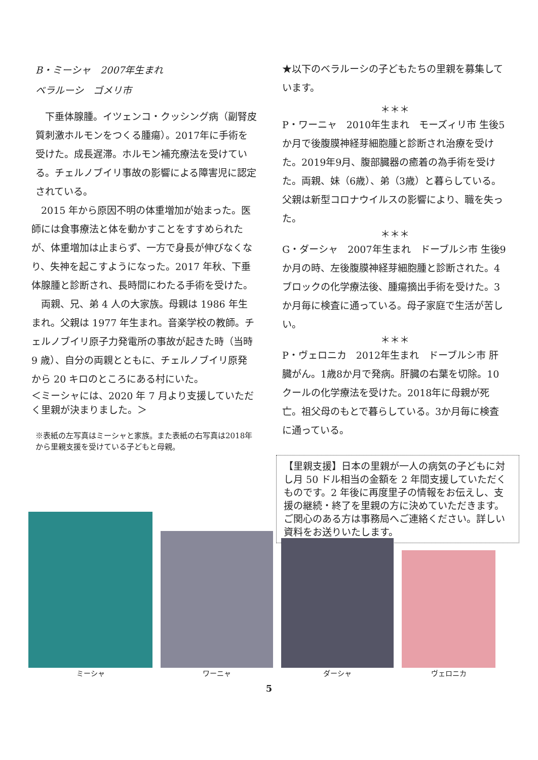B・ミーシャ　2007年生まれ
ベラルーシ　ゴメリ市
　下垂体腺腫。イツェンコ・クッシング病（副腎皮質刺激ホルモンをつくる腫瘍）。2017年に手術を受けた。成長遅滞。ホルモン補充療法を受けている。チェルノブイリ事故の影響による障害児に認定されている。
　2015 年から原因不明の体重増加が始まった。医師には食事療法と体を動かすことをすすめられたが、体重増加は止まらず、一方で身長が伸びなくなり、失神を起こすようになった。2017 年秋、下垂体腺腫と診断され、長時間にわたる手術を受けた。
　両親、兄、弟 4 人の大家族。母親は 1986 年生まれ。父親は 1977 年生まれ。音楽学校の教師。チェルノブイリ原子力発電所の事故が起きた時（当時 9 歳）、自分の両親とともに、チェルノブイリ原発から 20 キロのところにある村にいた。
＜ミーシャには、2020 年 7 月より支援していただく里親が決まりました。＞
※表紙の左写真はミーシャと家族。また表紙の右写真は2018年から里親支援を受けている子どもと母親。
★以下のベラルーシの子どもたちの里親を募集しています。
＊＊＊
P・ワーニャ　2010年生まれ　モーズィリ市 生後5か月で後腹膜神経芽細胞腫と診断され治療を受けた。2019年9月、腹部臓器の癒着の為手術を受けた。両親、妹（6歳）、弟（3歳）と暮らしている。父親は新型コロナウイルスの影響により、職を失った。
＊＊＊
G・ダーシャ　2007年生まれ　ドーブルシ市 生後9か月の時、左後腹膜神経芽細胞腫と診断された。4ブロックの化学療法後、腫瘍摘出手術を受けた。3か月毎に検査に通っている。母子家庭で生活が苦しい。
＊＊＊
P・ヴェロニカ　2012年生まれ　ドーブルシ市 肝臓がん。1歳8か月で発病。肝臓の右葉を切除。10クールの化学療法を受けた。2018年に母親が死亡。祖父母のもとで暮らしている。3か月毎に検査に通っている。
【里親支援】日本の里親が一人の病気の子どもに対し月 50 ドル相当の金額を 2 年間支援していただくものです。2 年後に再度里子の情報をお伝えし、支援の継続・終了を里親の方に決めていただきます。ご関心のある方は事務局へご連絡ください。詳しい資料をお送りいたします。
ミーシャ
ワーニャ
ダーシャ
ヴェロニカ
5